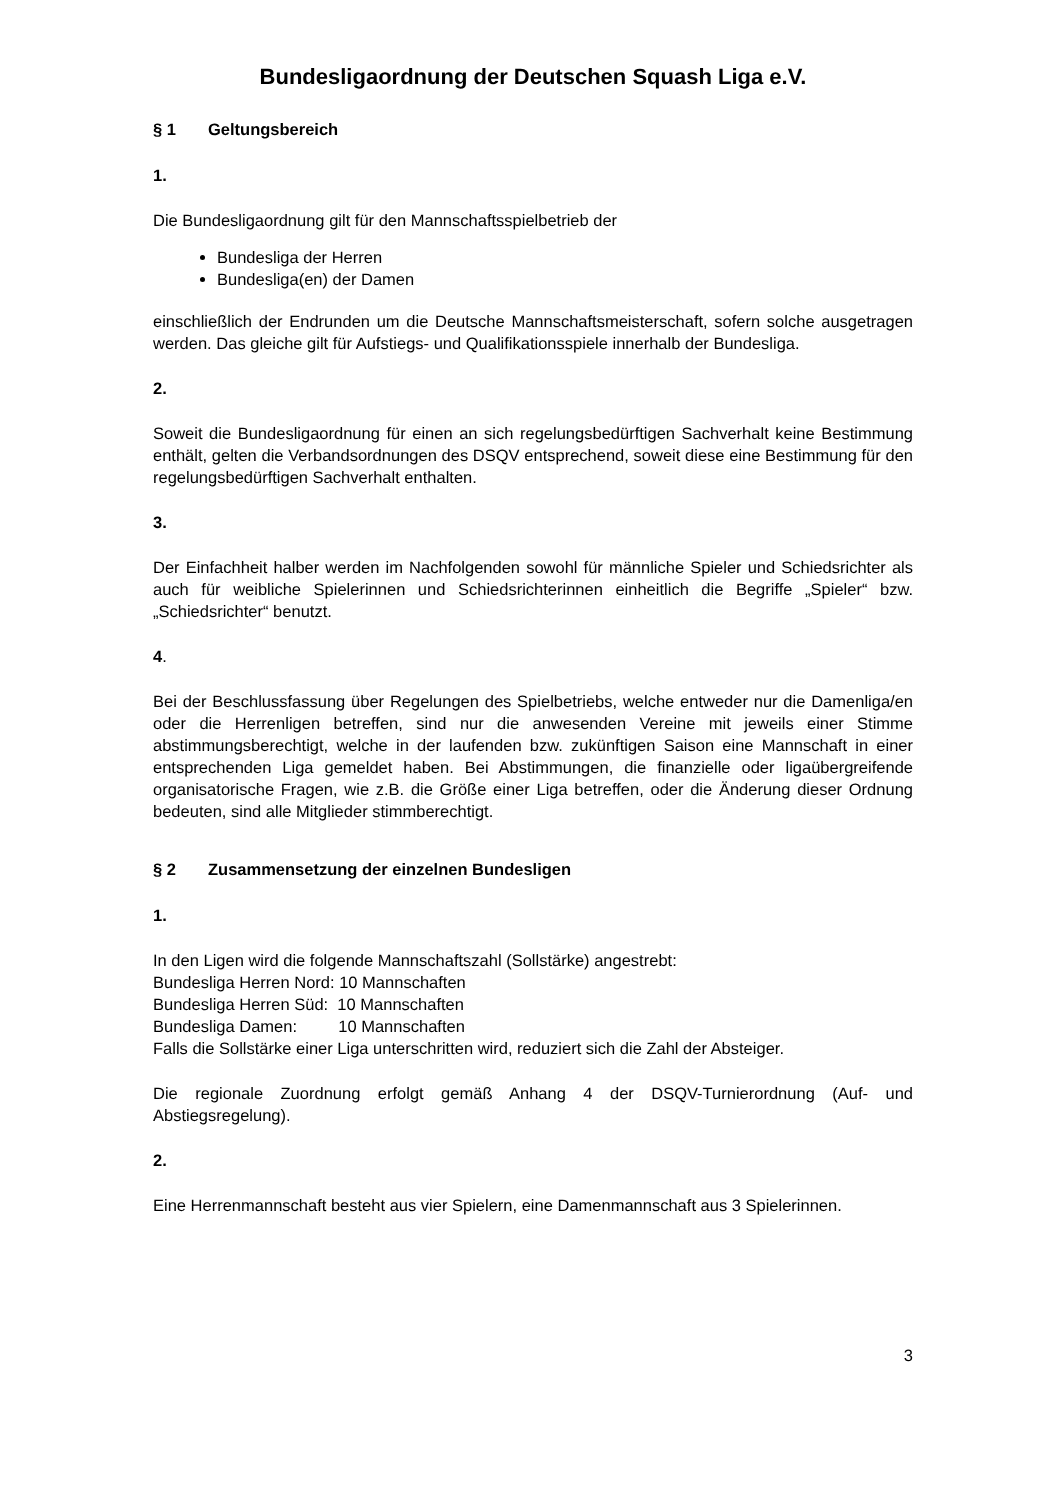Bundesligaordnung der Deutschen Squash Liga e.V.
§ 1 Geltungsbereich
1.
Die Bundesligaordnung gilt für den Mannschaftsspielbetrieb der
Bundesliga der Herren
Bundesliga(en) der Damen
einschließlich der Endrunden um die Deutsche Mannschaftsmeisterschaft, sofern solche ausgetragen werden. Das gleiche gilt für Aufstiegs- und Qualifikationsspiele innerhalb der Bundesliga.
2.
Soweit die Bundesligaordnung für einen an sich regelungsbedürftigen Sachverhalt keine Bestimmung enthält, gelten die Verbandsordnungen des DSQV entsprechend, soweit diese eine Bestimmung für den regelungsbedürftigen Sachverhalt enthalten.
3.
Der Einfachheit halber werden im Nachfolgenden sowohl für männliche Spieler und Schiedsrichter als auch für weibliche Spielerinnen und Schiedsrichterinnen einheitlich die Begriffe „Spieler“ bzw. „Schiedsrichter“ benutzt.
4.
Bei der Beschlussfassung über Regelungen des Spielbetriebs, welche entweder nur die Damenliga/en oder die Herrenligen betreffen, sind nur die anwesenden Vereine mit jeweils einer Stimme abstimmungsberechtigt, welche in der laufenden bzw. zukünftigen Saison eine Mannschaft in einer entsprechenden Liga gemeldet haben. Bei Abstimmungen, die finanzielle oder ligaübergreifende organisatorische Fragen, wie z.B. die Größe einer Liga betreffen, oder die Änderung dieser Ordnung bedeuten, sind alle Mitglieder stimmberechtigt.
§ 2 Zusammensetzung der einzelnen Bundesligen
1.
In den Ligen wird die folgende Mannschaftszahl (Sollstärke) angestrebt:
Bundesliga Herren Nord: 10 Mannschaften
Bundesliga Herren Süd: 10 Mannschaften
Bundesliga Damen: 10 Mannschaften
Falls die Sollstärke einer Liga unterschritten wird, reduziert sich die Zahl der Absteiger.
Die regionale Zuordnung erfolgt gemäß Anhang 4 der DSQV-Turnierordnung (Auf- und Abstiegsregelung).
2.
Eine Herrenmannschaft besteht aus vier Spielern, eine Damenmannschaft aus 3 Spielerinnen.
3